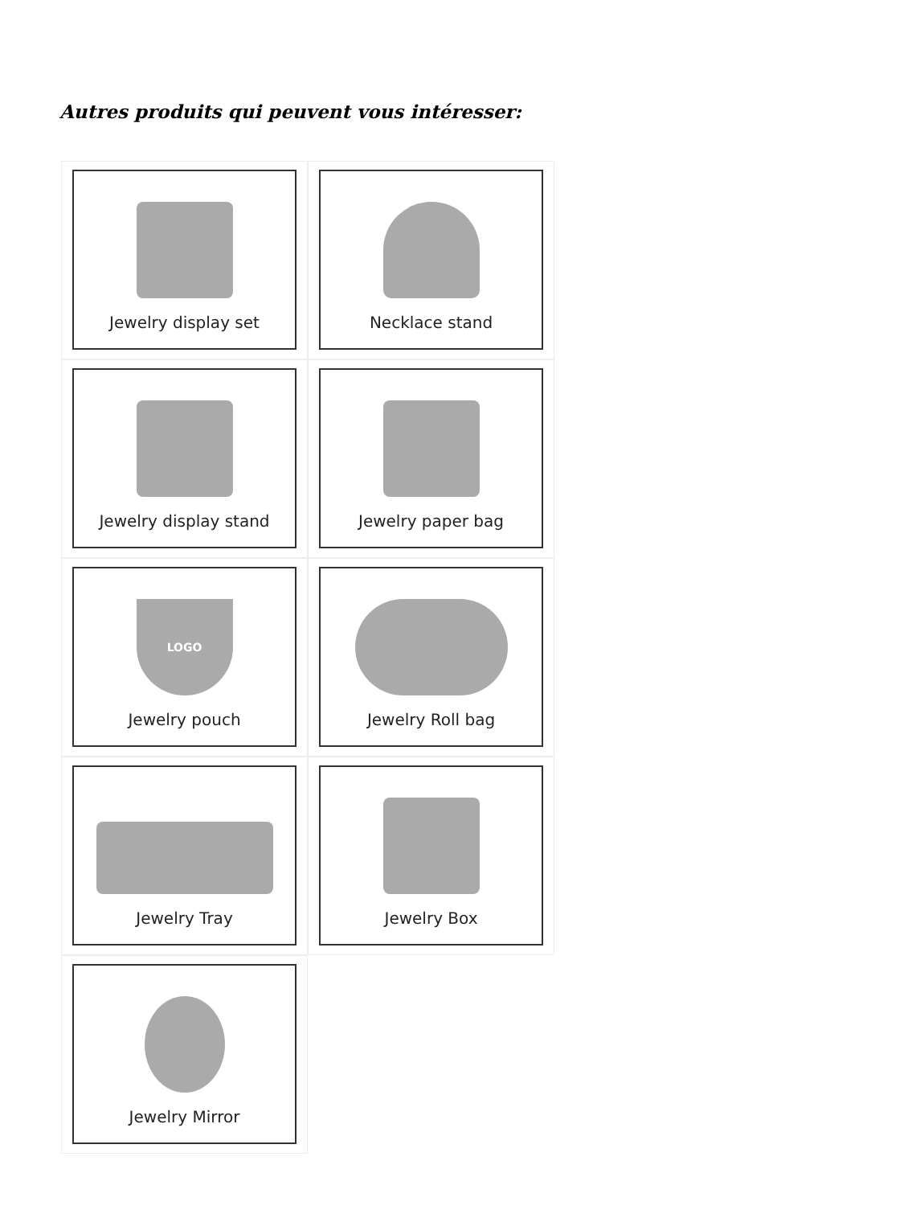Autres produits qui peuvent vous intéresser:
Jewelry display set
Necklace stand
Jewelry display stand
Jewelry paper bag
LOGO
Jewelry pouch
Jewelry Roll bag
Jewelry Tray
Jewelry Box
Jewelry Mirror